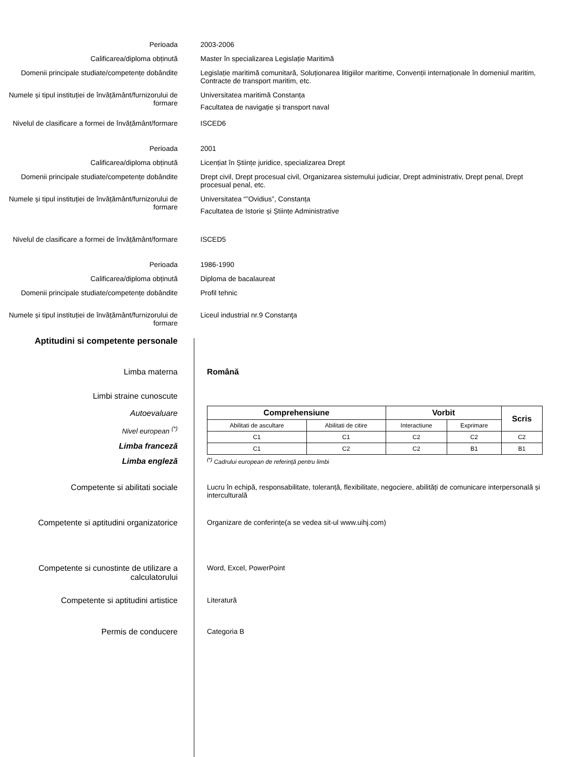Perioada 2003-2006
Calificarea/diploma obținută Master în specializarea Legislație Maritimă
Domenii principale studiate/competențe dobândite
Legislație maritimă comunitară, Soluționarea litigiilor maritime, Convenții internaționale în domeniul maritim, Contracte de transport maritim, etc.
Numele și tipul instituției de învățământ/furnizorului de formare
Universitatea maritimă Constanța
Facultatea de navigație și transport naval
Nivelul de clasificare a formei de învățământ/formare
ISCED6
Perioada 2001
Calificarea/diploma obținută Licențiat în Științe juridice, specializarea Drept
Domenii principale studiate/competențe dobândite
Drept civil, Drept procesual civil, Organizarea sistemului judiciar, Drept administrativ, Drept penal, Drept procesual penal, etc.
Numele și tipul instituției de învățământ/furnizorului de formare
Universitatea “”Ovidius”, Constanța
Facultatea de Istorie și Științe Administrative
Nivelul de clasificare a formei de învățământ/formare
ISCED5
Perioada 1986-1990
Calificarea/diploma obținută Diploma de bacalaureat
Domenii principale studiate/competențe dobândite
Profil tehnic
Numele și tipul instituției de învățământ/furnizorului de formare
Liceul industrial nr.9 Constanţa
Aptitudini si competente personale
Limba materna Română
Limbi straine cunoscute
Autoevaluare
Nivel european <sup>(*)</sup>
Limba franceză
Limba engleză
| Comprehensiune | | Vorbit | | Scris |
| --- | --- | --- | --- | --- |
| Abilitati de ascultare | Abilitati de citire | Interactiune | Exprimare | |
| C1 | C1 | C2 | C2 | C2 |
| C1 | C2 | C2 | B1 | B1 |
<sup>(*)</sup> Cadrului european de referinţă pentru limbi
Competente si abilitati sociale Lucru în echipă, responsabilitate, toleranță, flexibilitate, negociere, abilități de comunicare interpersonală și interculturală
Competente si aptitudini organizatorice
Organizare de conferințe(a se vedea sit-ul www.uihj.com)
Competente si cunostinte de utilizare a calculatorului
Word, Excel, PowerPoint
Competente si aptitudini artistice Literatură
Permis de conducere Categoria B